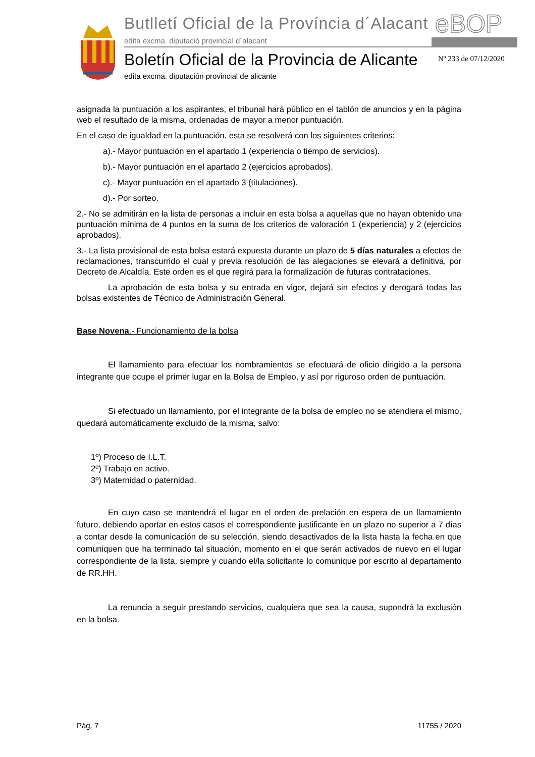Butlletí Oficial de la Província d´Alacant
edita excma. diputació provincial d´alacant
eBOP
Boletín Oficial de la Provincia de Alicante
edita excma. diputación provincial de alicante
Nº 233 de 07/12/2020
asignada la puntuación a los aspirantes, el tribunal hará público en el tablón de anuncios y en la página web el resultado de la misma, ordenadas de mayor a menor puntuación.
En el caso de igualdad en la puntuación, esta se resolverá con los siguientes criterios:
a).- Mayor puntuación en el apartado 1 (experiencia o tiempo de servicios).
b).- Mayor puntuación en el apartado 2 (ejercicios aprobados).
c).- Mayor puntuación en el apartado 3 (titulaciones).
d).- Por sorteo.
2.- No se admitirán en la lista de personas a incluir en esta bolsa a aquellas que no hayan obtenido una puntuación mínima de 4 puntos en la suma de los criterios de valoración 1 (experiencia) y 2 (ejercicios aprobados).
3.- La lista provisional de esta bolsa estará expuesta durante un plazo de 5 días naturales a efectos de reclamaciones, transcurrido el cual y previa resolución de las alegaciones se elevará a definitiva, por Decreto de Alcaldía. Este orden es el que regirá para la formalización de futuras contrataciones.
La aprobación de esta bolsa y su entrada en vigor, dejará sin efectos y derogará todas las bolsas existentes de Técnico de Administración General.
Base Novena.- Funcionamiento de la bolsa
El llamamiento para efectuar los nombramientos se efectuará de oficio dirigido a la persona integrante que ocupe el primer lugar en la Bolsa de Empleo, y así por riguroso orden de puntuación.
Si efectuado un llamamiento, por el integrante de la bolsa de empleo no se atendiera el mismo, quedará automáticamente excluido de la misma, salvo:
1º) Proceso de I.L.T.
2º) Trabajo en activo.
3º) Maternidad o paternidad.
En cuyo caso se mantendrá el lugar en el orden de prelación en espera de un llamamiento futuro, debiendo aportar en estos casos el correspondiente justificante en un plazo no superior a 7 días a contar desde la comunicación de su selección, siendo desactivados de la lista hasta la fecha en que comuniquen que ha terminado tal situación, momento en el que serán activados de nuevo en el lugar correspondiente de la lista, siempre y cuando el/la solicitante lo comunique por escrito al departamento de RR.HH.
La renuncia a seguir prestando servicios, cualquiera que sea la causa, supondrá la exclusión en la bolsa.
Pág. 7 11755 / 2020